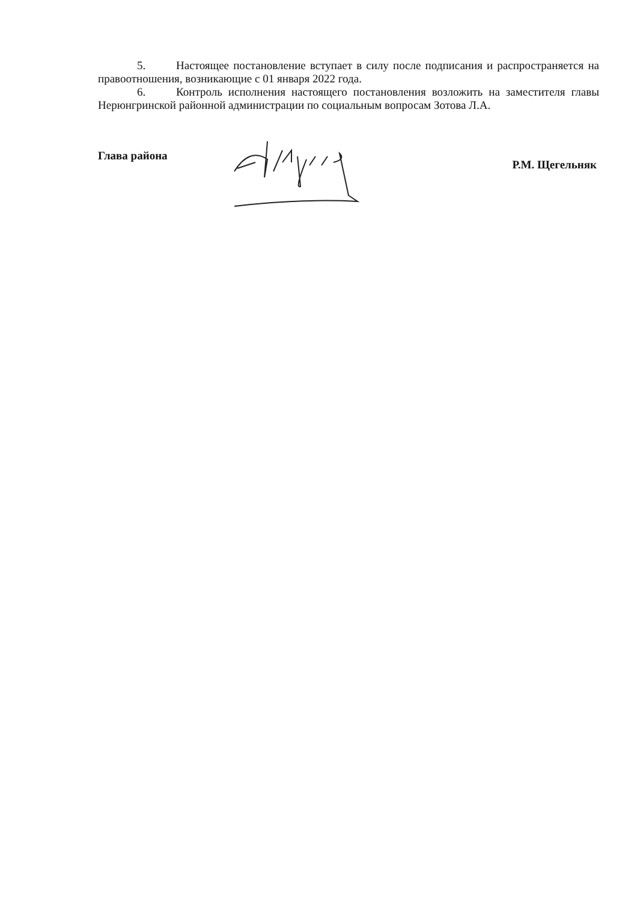5. Настоящее постановление вступает в силу после подписания и распространяется на правоотношения, возникающие с 01 января 2022 года.
6. Контроль исполнения настоящего постановления возложить на заместителя главы Нерюнгринской районной администрации по социальным вопросам Зотова Л.А.
Глава района Р.М. Щегельняк